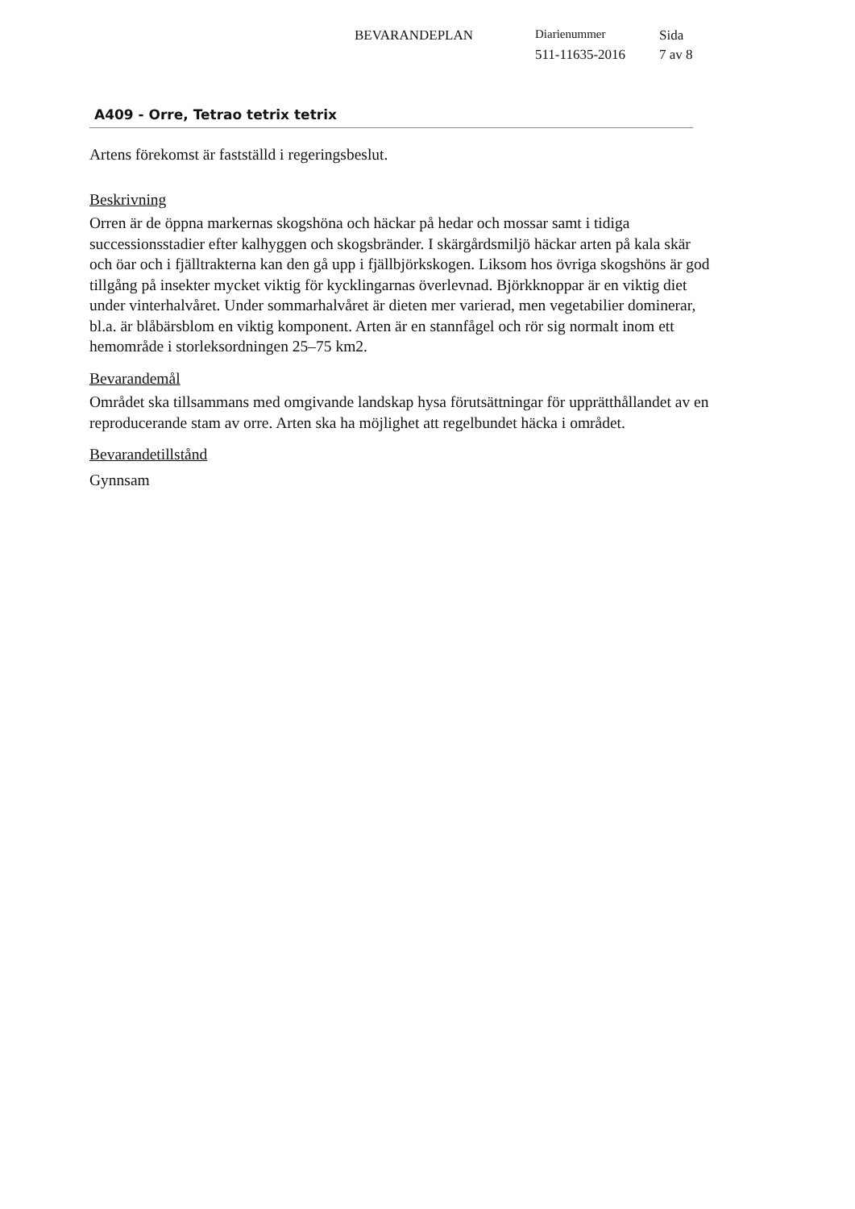BEVARANDEPLAN Diarienummer Sida
511-11635-2016 7 av 8
A409 - Orre, Tetrao tetrix tetrix
Artens förekomst är fastställd i regeringsbeslut.
Beskrivning
Orren är de öppna markernas skogshöna och häckar på hedar och mossar samt i tidiga successionsstadier efter kalhyggen och skogsbränder. I skärgårdsmiljö häckar arten på kala skär och öar och i fjälltrakterna kan den gå upp i fjällbjörkskogen. Liksom hos övriga skogshöns är god tillgång på insekter mycket viktig för kycklingarnas överlevnad. Björkknoppar är en viktig diet under vinterhalvåret. Under sommarhalvåret är dieten mer varierad, men vegetabilier dominerar, bl.a. är blåbärsblom en viktig komponent. Arten är en stannfågel och rör sig normalt inom ett hemområde i storleksordningen 25–75 km2.
Bevarandemål
Området ska tillsammans med omgivande landskap hysa förutsättningar för upprätthållandet av en reproducerande stam av orre. Arten ska ha möjlighet att regelbundet häcka i området.
Bevarandetillstånd
Gynnsam